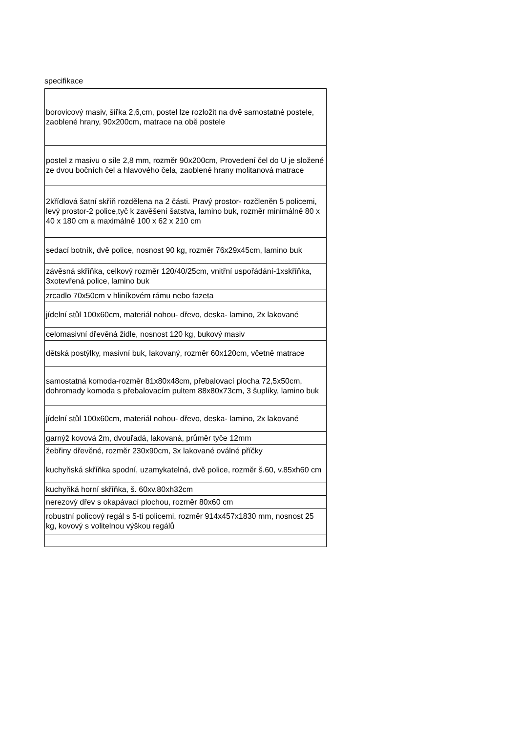specifikace
| borovicový masiv, šířka 2,6,cm, postel lze rozložit na dvě samostatné postele, zaoblené hrany, 90x200cm, matrace na obě postele |
| postel z masivu o síle 2,8 mm, rozměr 90x200cm, Provedení čel do U je složené ze dvou bočních čel a hlavového čela, zaoblené hrany molitanová matrace |
| 2křídlová šatní skříň rozdělena na 2 části. Pravý prostor- rozčleněn 5 policemi, levý prostor-2 police,tyč k zavěšení šatstva, lamino buk, rozměr minimálně 80 x 40 x 180 cm a maximálně 100 x 62 x 210 cm |
| sedací botník, dvě police, nosnost 90 kg, rozměr 76x29x45cm, lamino buk |
| závěsná skříňka, celkový rozměr 120/40/25cm, vnitřní uspořádání-1xskříňka, 3xotevřená police, lamino buk |
| zrcadlo 70x50cm v hliníkovém rámu nebo fazeta |
| jídelní stůl 100x60cm, materiál nohou- dřevo, deska- lamino, 2x lakované |
| celomasivní dřevěná židle, nosnost 120 kg, bukový masiv |
| dětská postýlky, masivní buk, lakovaný, rozměr 60x120cm, včetně matrace |
| samostatná komoda-rozměr 81x80x48cm, přebalovací plocha 72,5x50cm, dohromady komoda s přebalovacím pultem 88x80x73cm, 3 šuplíky, lamino buk |
| jídelní stůl 100x60cm, materiál nohou- dřevo, deska- lamino, 2x lakované |
| garnýž kovová 2m, dvouřadá, lakovaná, průměr tyče 12mm |
| žebřiny dřevěné, rozměr 230x90cm, 3x lakované oválné příčky |
| kuchyňská skříňka spodní, uzamykatelná, dvě police, rozměr š.60, v.85xh60 cm |
| kuchyňká horní skříňka, š. 60xv.80xh32cm |
| nerezový dřev s okapávací plochou, rozměr 80x60 cm |
| robustní policový regál s 5-ti policemi, rozměr 914x457x1830 mm, nosnost 25 kg, kovový s volitelnou výškou regálů |